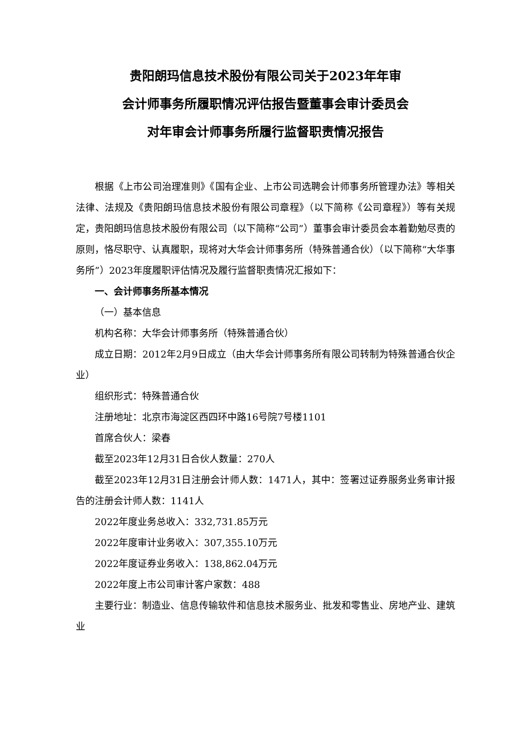贵阳朗玛信息技术股份有限公司关于2023年年审
会计师事务所履职情况评估报告暨董事会审计委员会
对年审会计师事务所履行监督职责情况报告
根据《上市公司治理准则》《国有企业、上市公司选聘会计师事务所管理办法》等相关法律、法规及《贵阳朗玛信息技术股份有限公司章程》（以下简称《公司章程》）等有关规定，贵阳朗玛信息技术股份有限公司（以下简称“公司”）董事会审计委员会本着勤勉尽责的原则，恪尽职守、认真履职，现将对大华会计师事务所（特殊普通合伙）（以下简称“大华事务所”）2023年度履职评估情况及履行监督职责情况汇报如下：
一、会计师事务所基本情况
（一）基本信息
机构名称：大华会计师事务所（特殊普通合伙）
成立日期：2012年2月9日成立（由大华会计师事务所有限公司转制为特殊普通合伙企业）
组织形式：特殊普通合伙
注册地址：北京市海淀区西四环中路16号院7号楼1101
首席合伙人：梁春
截至2023年12月31日合伙人数量：270人
截至2023年12月31日注册会计师人数：1471人，其中：签署过证券服务业务审计报告的注册会计师人数：1141人
2022年度业务总收入：332,731.85万元
2022年度审计业务收入：307,355.10万元
2022年度证券业务收入：138,862.04万元
2022年度上市公司审计客户家数：488
主要行业：制造业、信息传输软件和信息技术服务业、批发和零售业、房地产业、建筑业